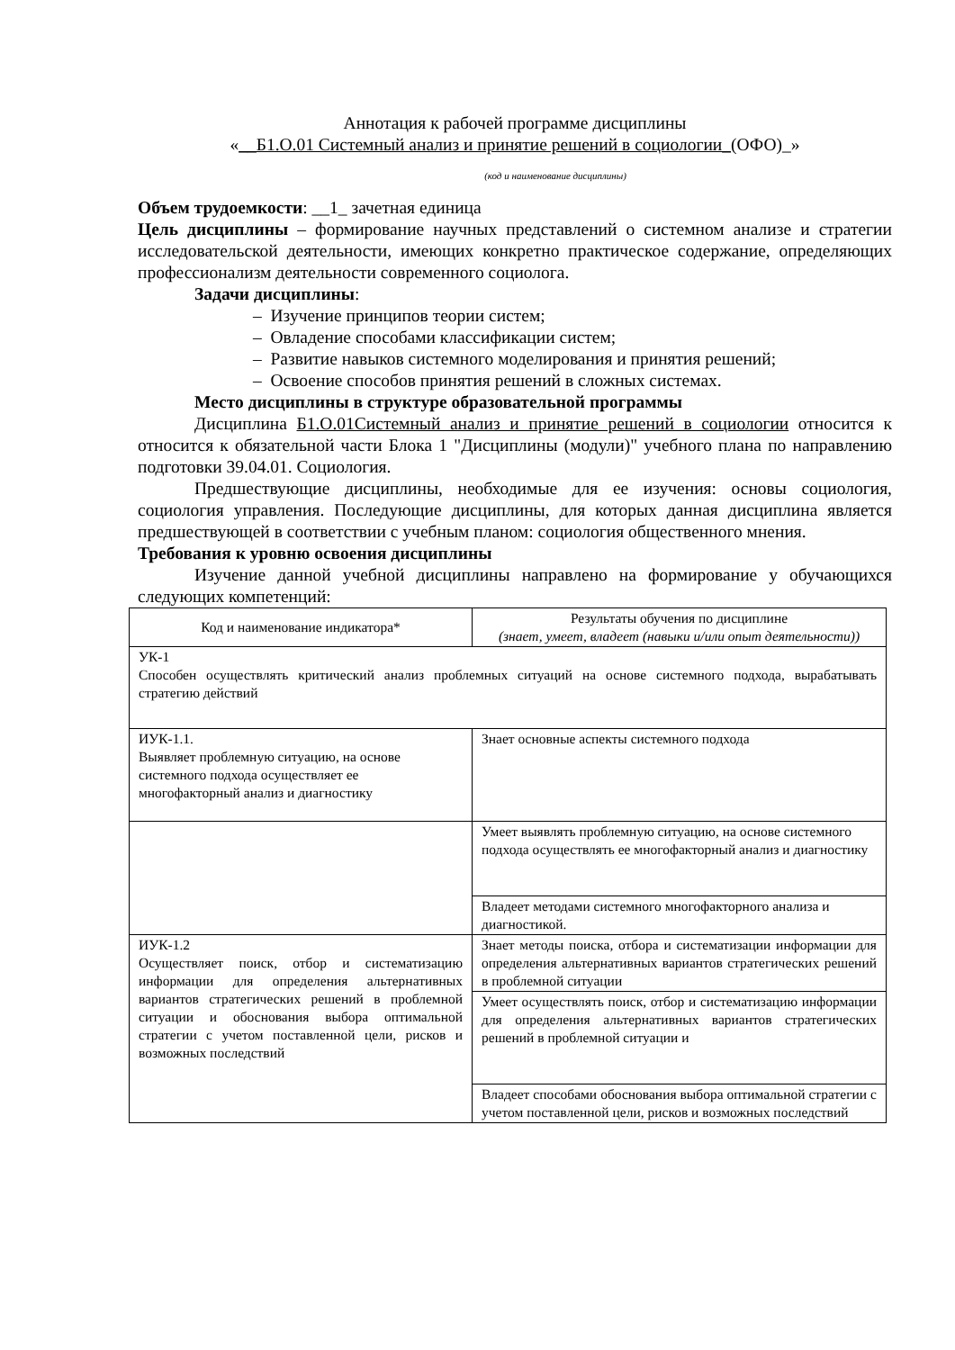Аннотация к рабочей программе дисциплины
«__Б1.О.01 Системный анализ и принятие решений в социологии_(ОФО)_»
(код и наименование дисциплины)
Объем трудоемкости: __1_ зачетная единица
Цель дисциплины – формирование научных представлений о системном анализе и стратегии исследовательской деятельности, имеющих конкретно практическое содержание, определяющих профессионализм деятельности современного социолога.
Задачи дисциплины:
– Изучение принципов теории систем;
– Овладение способами классификации систем;
– Развитие навыков системного моделирования и принятия решений;
– Освоение способов принятия решений в сложных системах.
Место дисциплины в структуре образовательной программы
Дисциплина Б1.О.01Системный анализ и принятие решений в социологии относится к относится к обязательной части Блока 1 "Дисциплины (модули)" учебного плана по направлению подготовки 39.04.01. Социология.
Предшествующие дисциплины, необходимые для ее изучения: основы социология, социология управления. Последующие дисциплины, для которых данная дисциплина является предшествующей в соответствии с учебным планом: социология общественного мнения.
Требования к уровню освоения дисциплины
Изучение данной учебной дисциплины направлено на формирование у обучающихся следующих компетенций:
| Код и наименование индикатора* | Результаты обучения по дисциплине (знает, умеет, владеет (навыки и/или опыт деятельности)) |
| УК-1 Способен осуществлять критический анализ проблемных ситуаций на основе системного подхода, вырабатывать стратегию действий | |
| ИУК-1.1. Выявляет проблемную ситуацию, на основе системного подхода осуществляет ее многофакторный анализ и диагностику | Знает основные аспекты системного подхода |
| | Умеет выявлять проблемную ситуацию, на основе системного подхода осуществлять ее многофакторный анализ и диагностику |
| | Владеет методами системного многофакторного анализа и диагностикой. |
| ИУК-1.2 Осуществляет поиск, отбор и систематизацию информации для определения альтернативных вариантов стратегических решений в проблемной ситуации и обоснования выбора оптимальной стратегии с учетом поставленной цели, рисков и возможных последствий | Знает методы поиска, отбора и систематизации информации для определения альтернативных вариантов стратегических решений в проблемной ситуации |
| | Умеет осуществлять поиск, отбор и систематизацию информации для определения альтернативных вариантов стратегических решений в проблемной ситуации и |
| | Владеет способами обоснования выбора оптимальной стратегии с учетом поставленной цели, рисков и возможных последствий |